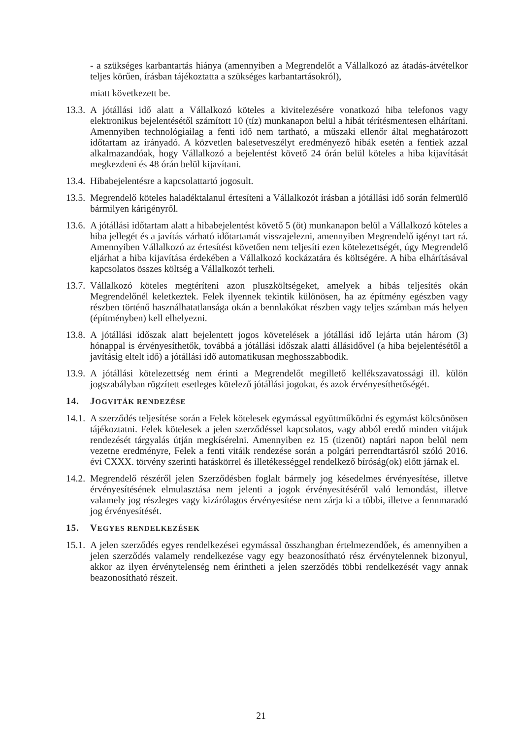- a szükséges karbantartás hiánya (amennyiben a Megrendelőt a Vállalkozó az átadás-átvételkor teljes körűen, írásban tájékoztatta a szükséges karbantartásokról),
miatt következett be.
13.3.
A jótállási idő alatt a Vállalkozó köteles a kivitelezésére vonatkozó hiba telefonos vagy elektronikus bejelentésétől számított 10 (tíz) munkanapon belül a hibát térítésmentesen elhárítani. Amennyiben technológiailag a fenti idő nem tartható, a műszaki ellenőr által meghatározott időtartam az irányadó. A közvetlen balesetveszélyt eredményező hibák esetén a fentiek azzal alkalmazandóak, hogy Vállalkozó a bejelentést követő 24 órán belül köteles a hiba kijavítását megkezdeni és 48 órán belül kijavítani.
13.4.
Hibabejelentésre a kapcsolattartó jogosult.
13.5.
Megrendelő köteles haladéktalanul értesíteni a Vállalkozót írásban a jótállási idő során felmerülő bármilyen kárigényről.
13.6.
A jótállási időtartam alatt a hibabejelentést követő 5 (öt) munkanapon belül a Vállalkozó köteles a hiba jellegét és a javítás várható időtartamát visszajelezni, amennyiben Megrendelő igényt tart rá. Amennyiben Vállalkozó az értesítést követően nem teljesíti ezen kötelezettségét, úgy Megrendelő eljárhat a hiba kijavítása érdekében a Vállalkozó kockázatára és költségére. A hiba elhárításával kapcsolatos összes költség a Vállalkozót terheli.
13.7.
Vállalkozó köteles megtéríteni azon pluszköltségeket, amelyek a hibás teljesítés okán Megrendelőnél keletkeztek. Felek ilyennek tekintik különösen, ha az építmény egészben vagy részben történő használhatatlansága okán a bennlakókat részben vagy teljes számban más helyen (építményben) kell elhelyezni.
13.8.
A jótállási időszak alatt bejelentett jogos követelések a jótállási idő lejárta után három (3) hónappal is érvényesíthetők, továbbá a jótállási időszak alatti állásidővel (a hiba bejelentésétől a javításig eltelt idő) a jótállási idő automatikusan meghosszabbodik.
13.9.
A jótállási kötelezettség nem érinti a Megrendelőt megillető kellékszavatossági ill. külön jogszabályban rögzített esetleges kötelező jótállási jogokat, és azok érvényesíthetőségét.
14. JOGVITÁK RENDEZÉSE
14.1.
A szerződés teljesítése során a Felek kötelesek egymással együttműködni és egymást kölcsönösen tájékoztatni. Felek kötelesek a jelen szerződéssel kapcsolatos, vagy abból eredő minden vitájuk rendezését tárgyalás útján megkísérelni. Amennyiben ez 15 (tizenöt) naptári napon belül nem vezetne eredményre, Felek a fenti vitáik rendezése során a polgári perrendtartásról szóló 2016. évi CXXX. törvény szerinti hatáskörrel és illetékességgel rendelkező bíróság(ok) előtt járnak el.
14.2.
Megrendelő részéről jelen Szerződésben foglalt bármely jog késedelmes érvényesítése, illetve érvényesítésének elmulasztása nem jelenti a jogok érvényesítéséről való lemondást, illetve valamely jog részleges vagy kizárólagos érvényesítése nem zárja ki a többi, illetve a fennmaradó jog érvényesítését.
15. VEGYES RENDELKEZÉSEK
15.1.
A jelen szerződés egyes rendelkezései egymással összhangban értelmezendőek, és amennyiben a jelen szerződés valamely rendelkezése vagy egy beazonosítható rész érvénytelennek bizonyul, akkor az ilyen érvénytelenség nem érintheti a jelen szerződés többi rendelkezését vagy annak beazonosítható részeit.
21